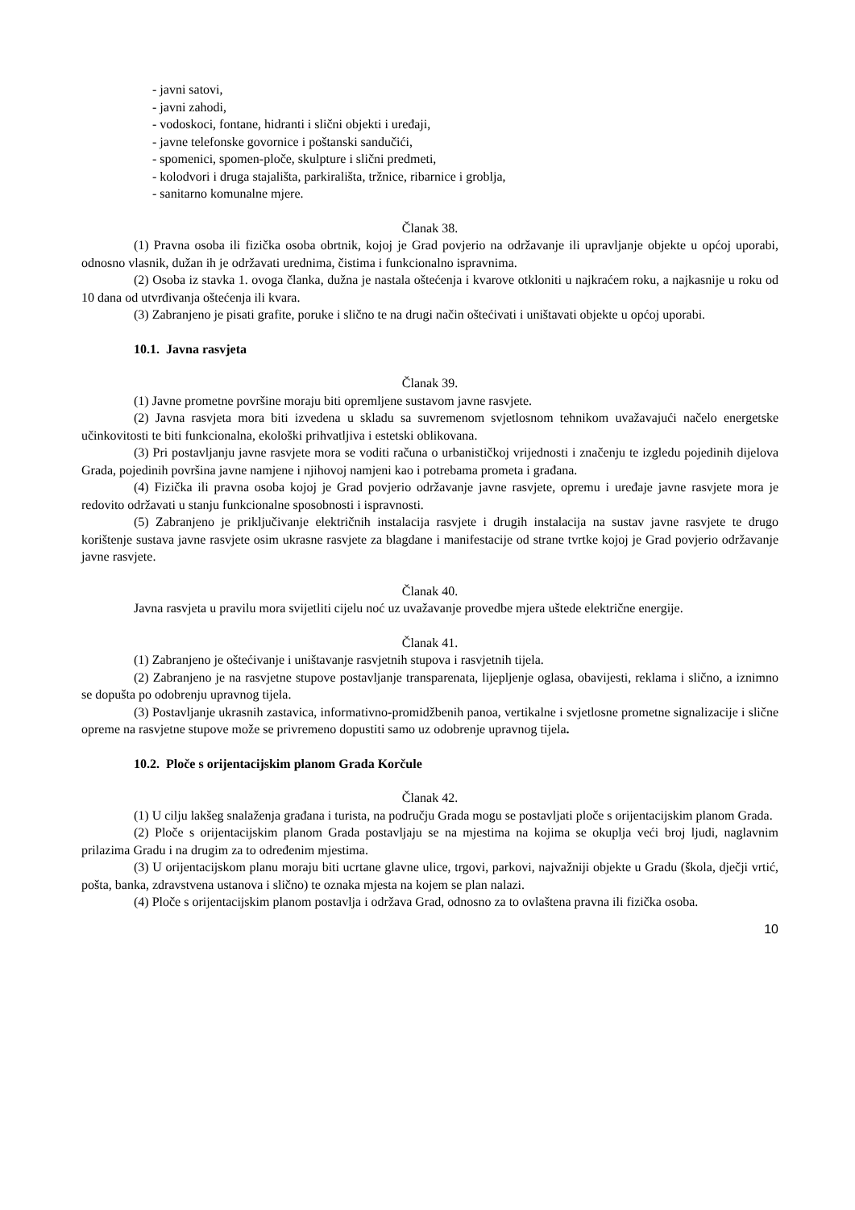- javni satovi,
- javni zahodi,
- vodoskoci, fontane, hidranti i slični objekti i uređaji,
- javne telefonske govornice i poštanski sandučići,
- spomenici, spomen-ploče, skulpture i slični predmeti,
- kolodvori i druga stajališta, parkirališta, tržnice, ribarnice i groblja,
- sanitarno komunalne mjere.
Članak 38.
(1) Pravna osoba ili fizička osoba obrtnik, kojoj je Grad povjerio na održavanje ili upravljanje objekte u općoj uporabi, odnosno vlasnik, dužan ih je održavati urednima, čistima i funkcionalno ispravnima.
(2) Osoba iz stavka 1. ovoga članka, dužna je nastala oštećenja i kvarove otkloniti u najkraćem roku, a najkasnije u roku od 10 dana od utvrđivanja oštećenja ili kvara.
(3) Zabranjeno je pisati grafite, poruke i slično te na drugi način oštećivati i uništavati objekte u općoj uporabi.
10.1. Javna rasvjeta
Članak 39.
(1) Javne prometne površine moraju biti opremljene sustavom javne rasvjete.
(2) Javna rasvjeta mora biti izvedena u skladu sa suvremenom svjetlosnom tehnikom uvažavajući načelo energetske učinkovitosti te biti funkcionalna, ekološki prihvatljiva i estetski oblikovana.
(3) Pri postavljanju javne rasvjete mora se voditi računa o urbanističkoj vrijednosti i značenju te izgledu pojedinih dijelova Grada, pojedinih površina javne namjene i njihovoj namjeni kao i potrebama prometa i građana.
(4) Fizička ili pravna osoba kojoj je Grad povjerio održavanje javne rasvjete, opremu i uređaje javne rasvjete mora je redovito održavati u stanju funkcionalne sposobnosti i ispravnosti.
(5) Zabranjeno je priključivanje električnih instalacija rasvjete i drugih instalacija na sustav javne rasvjete te drugo korištenje sustava javne rasvjete osim ukrasne rasvjete za blagdane i manifestacije od strane tvrtke kojoj je Grad povjerio održavanje javne rasvjete.
Članak 40.
Javna rasvjeta u pravilu mora svijetliti cijelu noć uz uvažavanje provedbe mjera uštede električne energije.
Članak 41.
(1) Zabranjeno je oštećivanje i uništavanje rasvjetnih stupova i rasvjetnih tijela.
(2) Zabranjeno je na rasvjetne stupove postavljanje transparenata, lijepljenje oglasa, obavijesti, reklama i slično, a iznimno se dopušta po odobrenju upravnog tijela.
(3) Postavljanje ukrasnih zastavica, informativno-promidžbenih panoa, vertikalne i svjetlosne prometne signalizacije i slične opreme na rasvjetne stupove može se privremeno dopustiti samo uz odobrenje upravnog tijela.
10.2. Ploče s orijentacijskim planom Grada Korčule
Članak 42.
(1) U cilju lakšeg snalaženja građana i turista, na području Grada mogu se postavljati ploče s orijentacijskim planom Grada.
(2) Ploče s orijentacijskim planom Grada postavljaju se na mjestima na kojima se okuplja veći broj ljudi, naglavnim prilazima Gradu i na drugim za to određenim mjestima.
(3) U orijentacijskom planu moraju biti ucrtane glavne ulice, trgovi, parkovi, najvažniji objekte u Gradu (škola, dječji vrtić, pošta, banka, zdravstvena ustanova i slično) te oznaka mjesta na kojem se plan nalazi.
(4) Ploče s orijentacijskim planom postavlja i održava Grad, odnosno za to ovlaštena pravna ili fizička osoba.
10